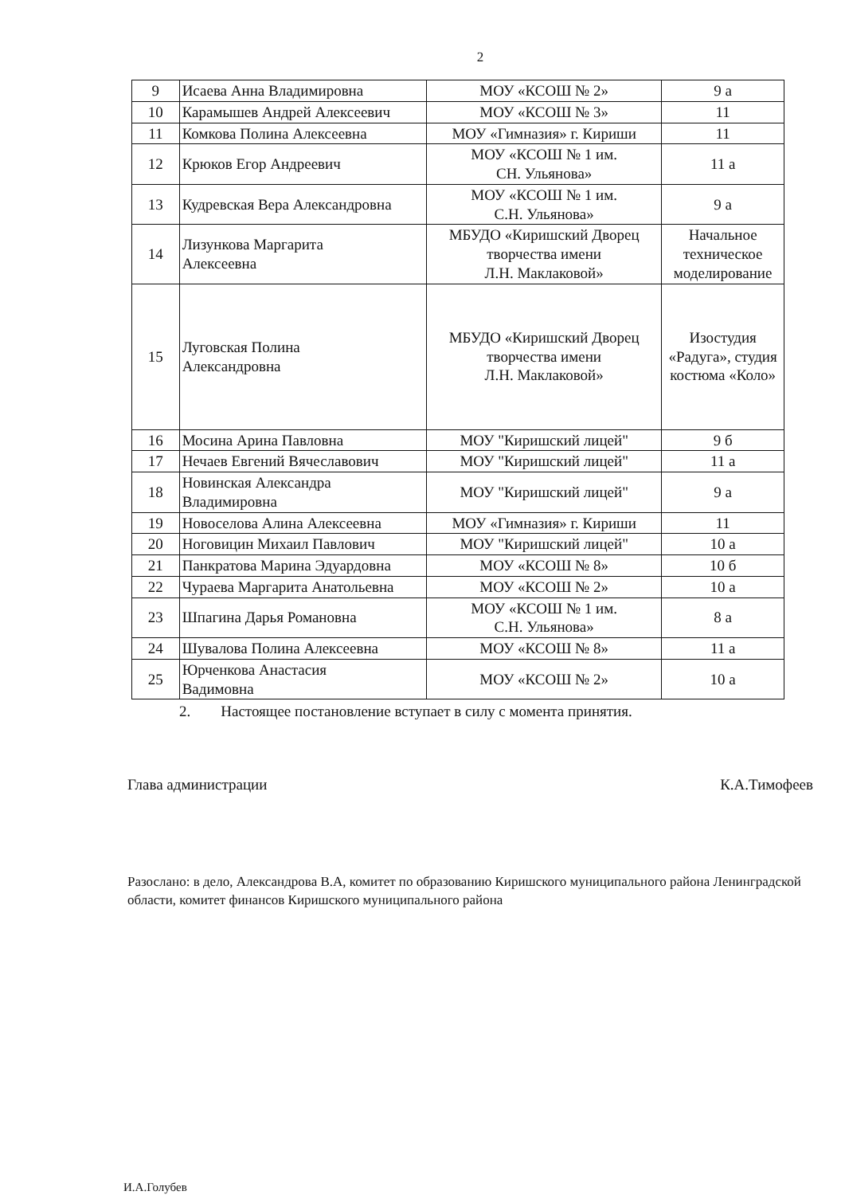2
| 9 | Исаева Анна Владимировна | МОУ «КСОШ № 2» | 9 а |
| 10 | Карамышев Андрей Алексеевич | МОУ «КСОШ № 3» | 11 |
| 11 | Комкова Полина Алексеевна | МОУ «Гимназия» г. Кириши | 11 |
| 12 | Крюков Егор Андреевич | МОУ «КСОШ № 1 им. СН. Ульянова» | 11 а |
| 13 | Кудревская Вера Александровна | МОУ «КСОШ № 1 им. С.Н. Ульянова» | 9 а |
| 14 | Лизункова Маргарита Алексеевна | МБУДО «Киришский Дворец творчества имени Л.Н. Маклаковой» | Начальное техническое моделирование |
| 15 | Луговская Полина Александровна | МБУДО «Киришский Дворец творчества имени Л.Н. Маклаковой» | Изостудия «Радуга», студия костюма «Коло» |
| 16 | Мосина Арина Павловна | МОУ "Киришский лицей" | 9 б |
| 17 | Нечаев Евгений Вячеславович | МОУ "Киришский лицей" | 11 а |
| 18 | Новинская Александра Владимировна | МОУ "Киришский лицей" | 9 а |
| 19 | Новоселова Алина Алексеевна | МОУ «Гимназия» г. Кириши | 11 |
| 20 | Ноговицин Михаил Павлович | МОУ "Киришский лицей" | 10 а |
| 21 | Панкратова Марина Эдуардовна | МОУ «КСОШ № 8» | 10 б |
| 22 | Чураева Маргарита Анатольевна | МОУ «КСОШ № 2» | 10 а |
| 23 | Шпагина Дарья Романовна | МОУ «КСОШ № 1 им. С.Н. Ульянова» | 8 а |
| 24 | Шувалова Полина Алексеевна | МОУ «КСОШ № 8» | 11 а |
| 25 | Юрченкова Анастасия Вадимовна | МОУ «КСОШ № 2» | 10 а |
2. Настоящее постановление вступает в силу с момента принятия.
Глава администрации К.А.Тимофеев
Разослано: в дело, Александрова В.А, комитет по образованию Киришского муниципального района Ленинградской области, комитет финансов Киришского муниципального района
И.А.Голубев